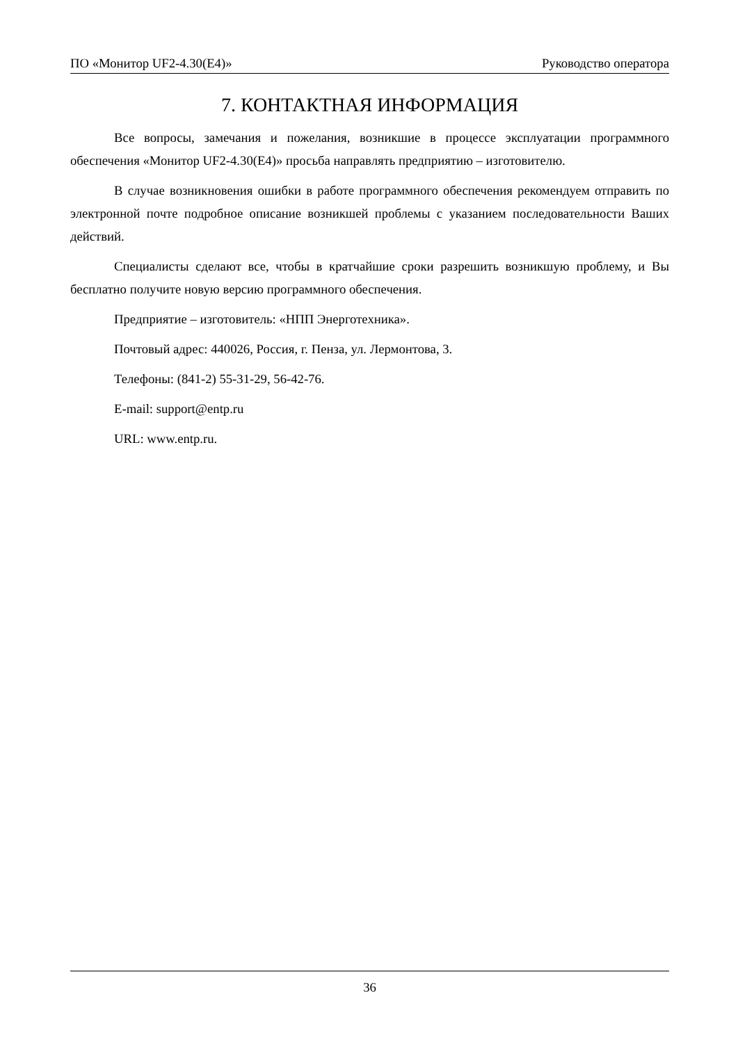ПО «Монитор UF2-4.30(E4)» Руководство оператора
7. КОНТАКТНАЯ ИНФОРМАЦИЯ
Все вопросы, замечания и пожелания, возникшие в процессе эксплуатации программного обеспечения «Монитор UF2-4.30(E4)» просьба направлять предприятию – изготовителю.
В случае возникновения ошибки в работе программного обеспечения рекомендуем отправить по электронной почте подробное описание возникшей проблемы с указанием последовательности Ваших действий.
Специалисты сделают все, чтобы в кратчайшие сроки разрешить возникшую проблему, и Вы бесплатно получите новую версию программного обеспечения.
Предприятие – изготовитель: «НПП Энерготехника».
Почтовый адрес: 440026, Россия, г. Пенза, ул. Лермонтова, 3.
Телефоны: (841-2) 55-31-29, 56-42-76.
E-mail: support@entp.ru
URL: www.entp.ru.
36